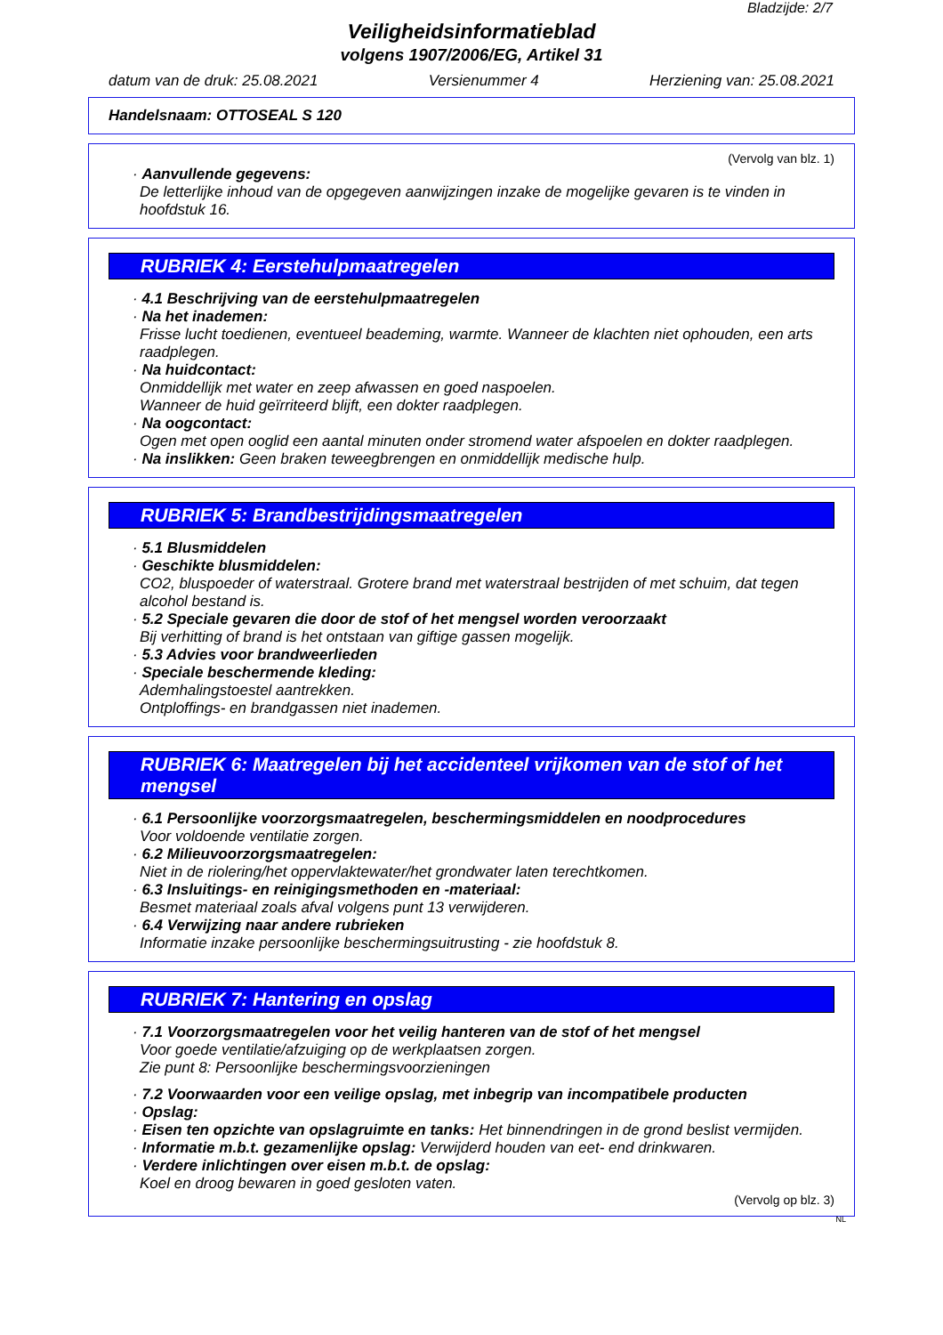Bladzijde: 2/7
Veiligheidsinformatieblad
volgens 1907/2006/EG, Artikel 31
datum van de druk: 25.08.2021 Versienummer 4 Herziening van: 25.08.2021
Handelsnaam: OTTOSEAL S 120
(Vervolg van blz. 1)
· Aanvullende gegevens:
De letterlijke inhoud van de opgegeven aanwijzingen inzake de mogelijke gevaren is te vinden in hoofdstuk 16.
RUBRIEK 4: Eerstehulpmaatregelen
· 4.1 Beschrijving van de eerstehulpmaatregelen
· Na het inademen:
Frisse lucht toedienen, eventueel beademing, warmte. Wanneer de klachten niet ophouden, een arts raadplegen.
· Na huidcontact:
Onmiddellijk met water en zeep afwassen en goed naspoelen.
Wanneer de huid geïrriteerd blijft, een dokter raadplegen.
· Na oogcontact:
Ogen met open ooglid een aantal minuten onder stromend water afspoelen en dokter raadplegen.
· Na inslikken: Geen braken teweegbrengen en onmiddellijk medische hulp.
RUBRIEK 5: Brandbestrijdingsmaatregelen
· 5.1 Blusmiddelen
· Geschikte blusmiddelen:
CO2, bluspoeder of waterstraal. Grotere brand met waterstraal bestrijden of met schuim, dat tegen alcohol bestand is.
· 5.2 Speciale gevaren die door de stof of het mengsel worden veroorzaakt
Bij verhitting of brand is het ontstaan van giftige gassen mogelijk.
· 5.3 Advies voor brandweerlieden
· Speciale beschermende kleding:
Ademhalingstoestel aantrekken.
Ontploffings- en brandgassen niet inademen.
RUBRIEK 6: Maatregelen bij het accidenteel vrijkomen van de stof of het mengsel
· 6.1 Persoonlijke voorzorgsmaatregelen, beschermingsmiddelen en noodprocedures
Voor voldoende ventilatie zorgen.
· 6.2 Milieuvoorzorgsmaatregelen:
Niet in de riolering/het oppervlaktewater/het grondwater laten terechtkomen.
· 6.3 Insluitings- en reinigingsmethoden en -materiaal:
Besmet materiaal zoals afval volgens punt 13 verwijderen.
· 6.4 Verwijzing naar andere rubrieken
Informatie inzake persoonlijke beschermingsuitrusting - zie hoofdstuk 8.
RUBRIEK 7: Hantering en opslag
· 7.1 Voorzorgsmaatregelen voor het veilig hanteren van de stof of het mengsel
Voor goede ventilatie/afzuiging op de werkplaatsen zorgen.
Zie punt 8: Persoonlijke beschermingsvoorzieningen
· 7.2 Voorwaarden voor een veilige opslag, met inbegrip van incompatibele producten
· Opslag:
· Eisen ten opzichte van opslagruimte en tanks: Het binnendringen in de grond beslist vermijden.
· Informatie m.b.t. gezamenlijke opslag: Verwijderd houden van eet- end drinkwaren.
· Verdere inlichtingen over eisen m.b.t. de opslag:
Koel en droog bewaren in goed gesloten vaten.
(Vervolg op blz. 3)
NL